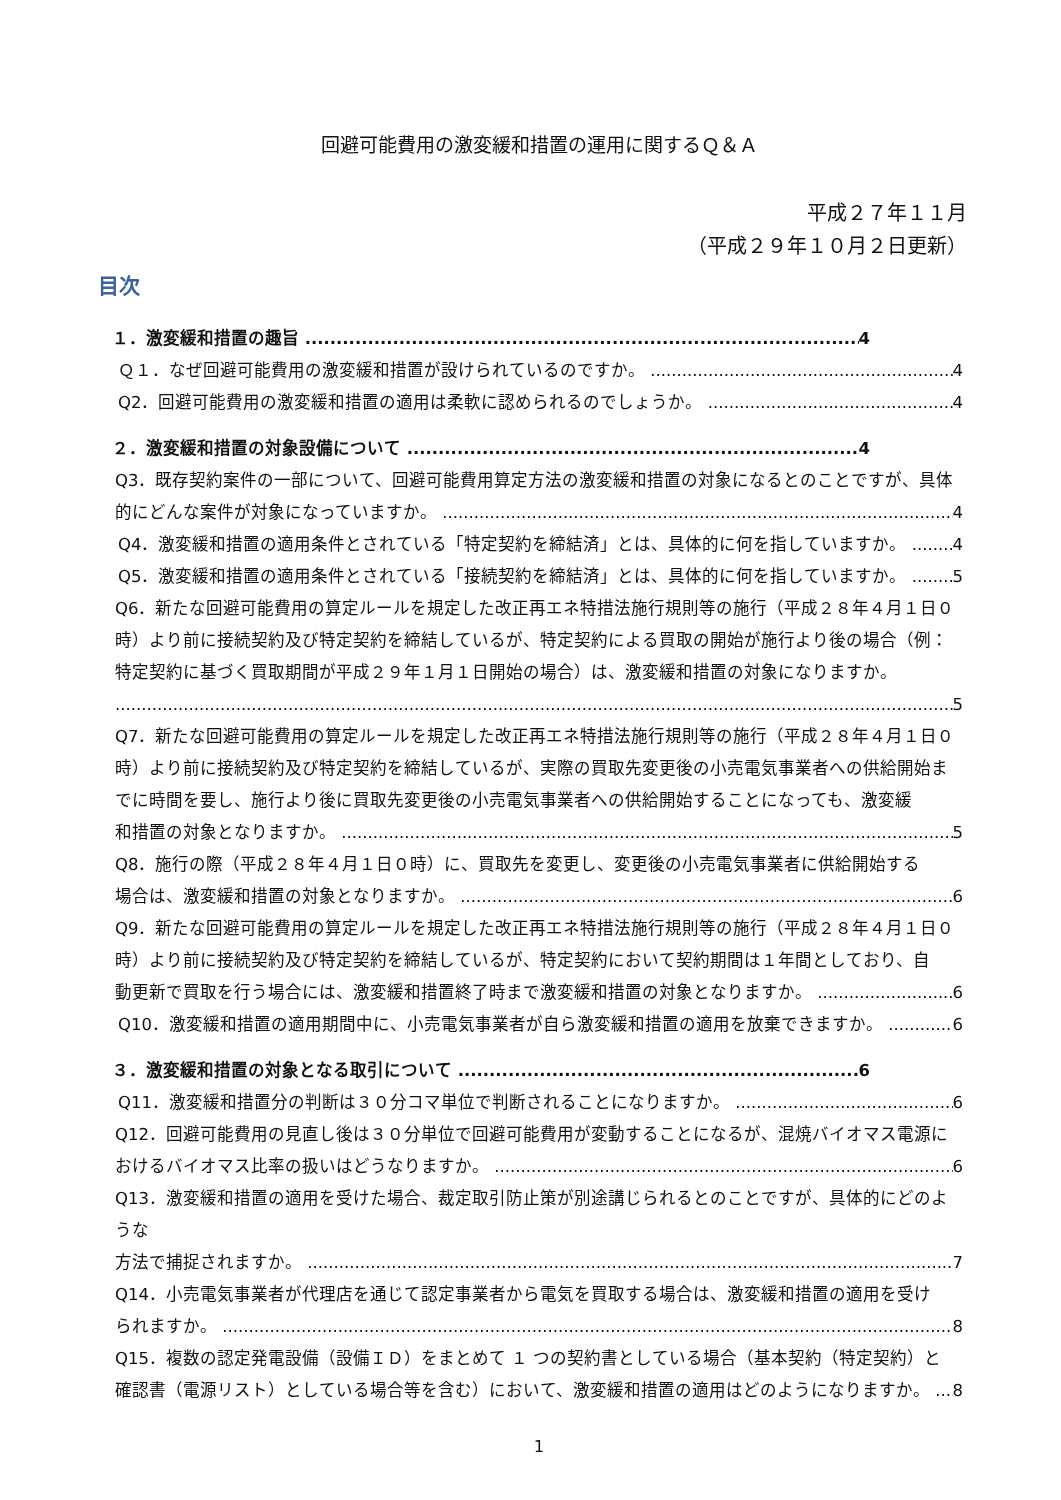回避可能費用の激変緩和措置の運用に関するＱ＆Ａ
平成２７年１１月
（平成２９年１０月２日更新）
目次
１．激変緩和措置の趣旨 4
Ｑ１．なぜ回避可能費用の激変緩和措置が設けられているのですか。 4
Q2．回避可能費用の激変緩和措置の適用は柔軟に認められるのでしょうか。 4
２．激変緩和措置の対象設備について 4
Q3．既存契約案件の一部について、回避可能費用算定方法の激変緩和措置の対象になるとのことですが、具体
的にどんな案件が対象になっていますか。 4
Q4．激変緩和措置の適用条件とされている「特定契約を締結済」とは、具体的に何を指していますか。 4
Q5．激変緩和措置の適用条件とされている「接続契約を締結済」とは、具体的に何を指していますか。 5
Q6．新たな回避可能費用の算定ルールを規定した改正再エネ特措法施行規則等の施行（平成２８年４月１日０時）より前に接続契約及び特定契約を締結しているが、特定契約による買取の開始が施行より後の場合（例：特定契約に基づく買取期間が平成２９年１月１日開始の場合）は、激変緩和措置の対象になりますか。
5
Q7．新たな回避可能費用の算定ルールを規定した改正再エネ特措法施行規則等の施行（平成２８年４月１日０時）より前に接続契約及び特定契約を締結しているが、実際の買取先変更後の小売電気事業者への供給開始までに時間を要し、施行より後に買取先変更後の小売電気事業者への供給開始することになっても、激変緩
和措置の対象となりますか。 5
Q8．施行の際（平成２８年４月１日０時）に、買取先を変更し、変更後の小売電気事業者に供給開始する
場合は、激変緩和措置の対象となりますか。 6
Q9．新たな回避可能費用の算定ルールを規定した改正再エネ特措法施行規則等の施行（平成２８年４月１日０時）より前に接続契約及び特定契約を締結しているが、特定契約において契約期間は１年間としており、自
動更新で買取を行う場合には、激変緩和措置終了時まで激変緩和措置の対象となりますか。 6
Q10．激変緩和措置の適用期間中に、小売電気事業者が自ら激変緩和措置の適用を放棄できますか。 6
３．激変緩和措置の対象となる取引について 6
Q11．激変緩和措置分の判断は３０分コマ単位で判断されることになりますか。 6
Q12．回避可能費用の見直し後は３０分単位で回避可能費用が変動することになるが、混焼バイオマス電源に
おけるバイオマス比率の扱いはどうなりますか。 6
Q13．激変緩和措置の適用を受けた場合、裁定取引防止策が別途講じられるとのことですが、具体的にどのような
方法で捕捉されますか。 7
Q14．小売電気事業者が代理店を通じて認定事業者から電気を買取する場合は、激変緩和措置の適用を受け
られますか。 8
Q15．複数の認定発電設備（設備ＩＤ）をまとめて １ つの契約書としている場合（基本契約（特定契約）と
確認書（電源リスト）としている場合等を含む）において、激変緩和措置の適用はどのようになりますか。 8
1